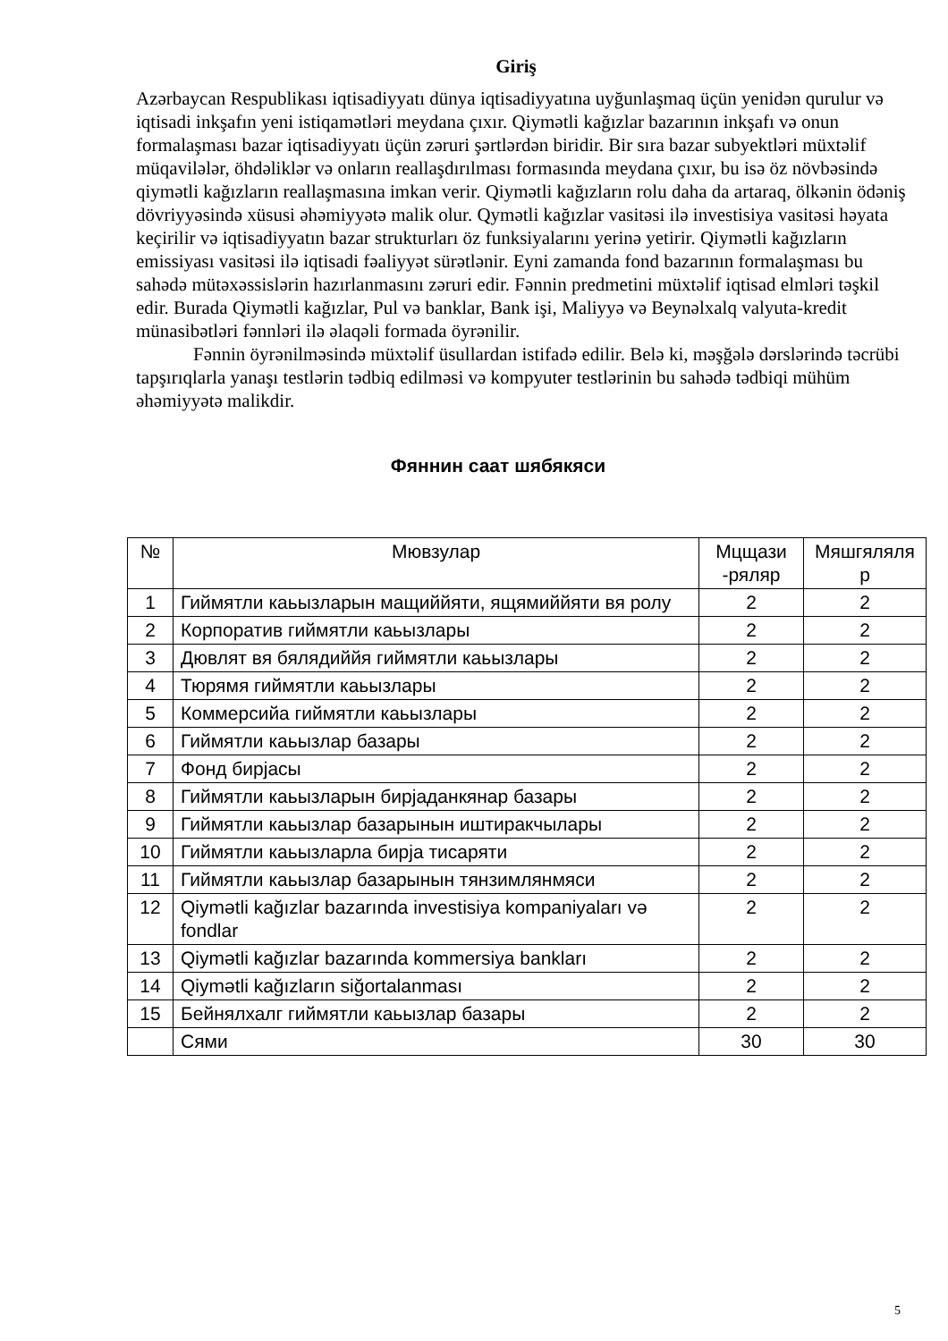Giriş
Azərbaycan Respublikası iqtisadiyyatı dünya iqtisadiyyatına uyğunlaşmaq üçün yenidən qurulur və iqtisadi inkşafın yeni istiqamətləri meydana çıxır. Qiymətli kağızlar bazarının inkşafı və onun formalaşması bazar iqtisadiyyatı üçün zəruri şərtlərdən biridir. Bir sıra bazar subyektləri müxtəlif müqavilələr, öhdəliklər və onların reallaşdırılması formasında meydana çıxır, bu isə öz növbəsində qiymətli kağızların reallaşmasına imkan verir. Qiymətli kağızların rolu daha da artaraq, ölkənin ödəniş dövriyyəsində xüsusi əhəmiyyətə malik olur. Qymətli kağızlar vasitəsi ilə investisiya vasitəsi həyata keçirilir və iqtisadiyyatın bazar strukturları öz funksiyalarını yerinə yetirir. Qiymətli kağızların emissiyası vasitəsi ilə iqtisadi fəaliyyət sürətlənir. Eyni zamanda fond bazarının formalaşması bu sahədə mütəxəssislərin hazırlanmasını zəruri edir. Fənnin predmetini müxtəlif iqtisad elmləri təşkil edir. Burada Qiymətli kağızlar, Pul və banklar, Bank işi, Maliyyə və Beynəlxalq valyuta-kredit münasibətləri fənnləri ilə əlaqəli formada öyrənilir.
Fənnin öyrənilməsində müxtəlif üsullardan istifadə edilir. Belə ki, məşğələ dərslərində təcrübi tapşırıqlarla yanaşı testlərin tədbiq edilməsi və kompyuter testlərinin bu sahədə tədbiqi mühüm əhəmiyyətə malikdir.
Фяннин саат шябякяси
| № | Мювзулар | Мцщази -ряляр | Мяшгяляля р |
| --- | --- | --- | --- |
| 1 | Гиймятли каьызларын мащиййяти, ящямиййяти вя ролу | 2 | 2 |
| 2 | Корпоратив гиймятли каьызлары | 2 | 2 |
| 3 | Дювлят вя бялядиййя гиймятли каьызлары | 2 | 2 |
| 4 | Тюрямя гиймятли каьызлары | 2 | 2 |
| 5 | Коммерсийа гиймятли каьызлары | 2 | 2 |
| 6 | Гиймятли каьызлар базары | 2 | 2 |
| 7 | Фонд бирјасы | 2 | 2 |
| 8 | Гиймятли каьызларын бирјаданкянар базары | 2 | 2 |
| 9 | Гиймятли каьызлар базарынын иштиракчылары | 2 | 2 |
| 10 | Гиймятли каьызларла бирја тисаряти | 2 | 2 |
| 11 | Гиймятли каьызлар базарынын тянзимлянмяси | 2 | 2 |
| 12 | Qiymətli kağızlar bazarında investisiya kompaniyaları və fondlar | 2 | 2 |
| 13 | Qiymətli kağızlar bazarında kommersiya bankları | 2 | 2 |
| 14 | Qiymətli kağızların siğortalanması | 2 | 2 |
| 15 | Бейнялхалг гиймятли каьызлар базары | 2 | 2 |
| | Сями | 30 | 30 |
5